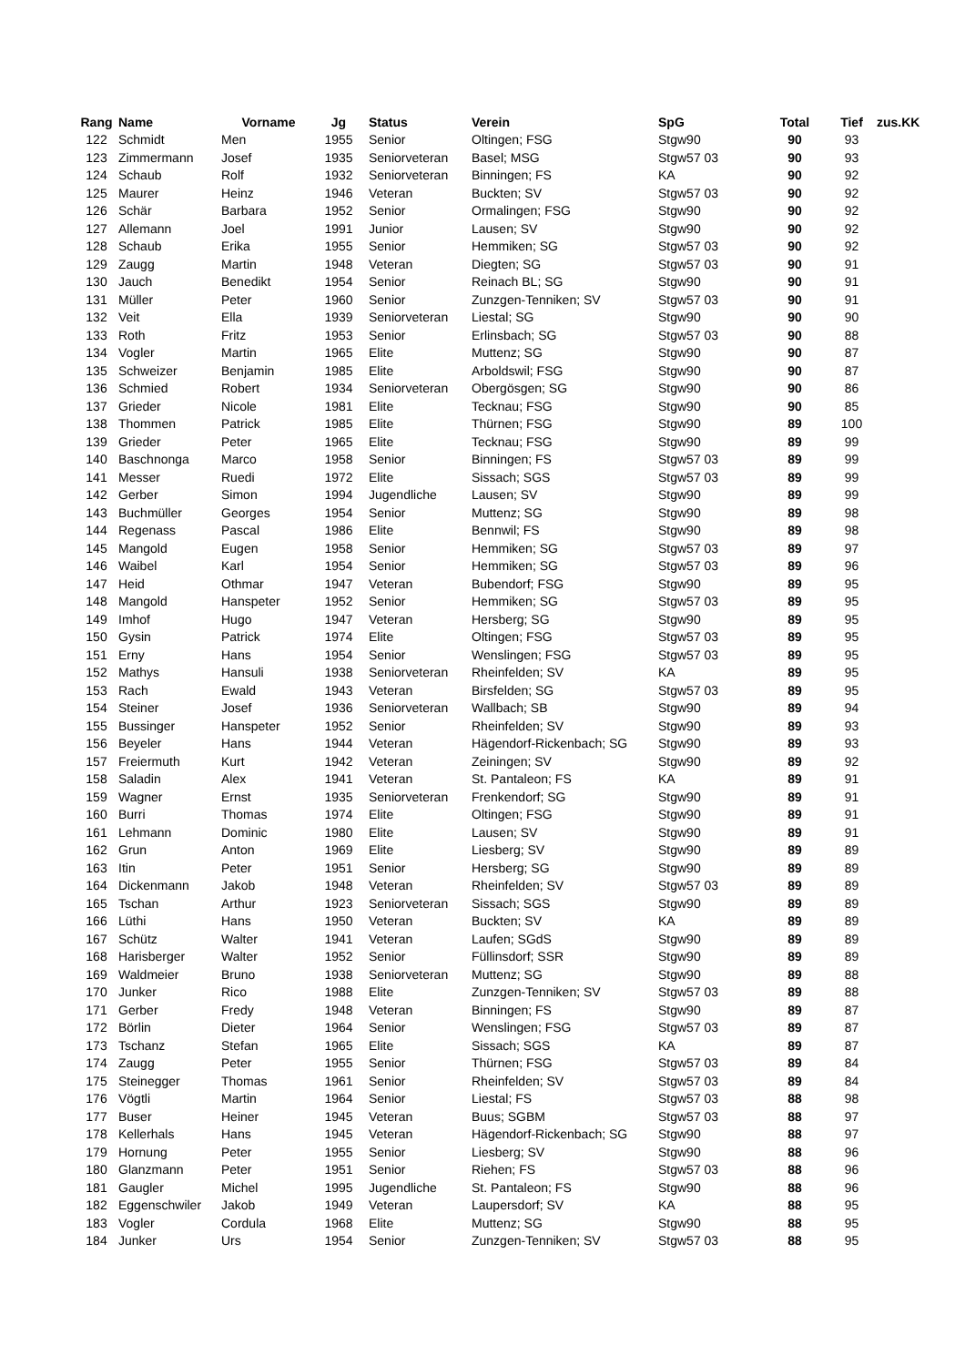| Rang | Name | Vorname | Jg | Status | Verein | SpG | Total | Tief | zus.KK |
| --- | --- | --- | --- | --- | --- | --- | --- | --- | --- |
| 122 | Schmidt | Men | 1955 | Senior | Oltingen; FSG | Stgw90 | 90 | 93 | |
| 123 | Zimmermann | Josef | 1935 | Seniorveteran | Basel; MSG | Stgw57 03 | 90 | 93 | |
| 124 | Schaub | Rolf | 1932 | Seniorveteran | Binningen; FS | KA | 90 | 92 | |
| 125 | Maurer | Heinz | 1946 | Veteran | Buckten; SV | Stgw57 03 | 90 | 92 | |
| 126 | Schär | Barbara | 1952 | Senior | Ormalingen; FSG | Stgw90 | 90 | 92 | |
| 127 | Allemann | Joel | 1991 | Junior | Lausen; SV | Stgw90 | 90 | 92 | |
| 128 | Schaub | Erika | 1955 | Senior | Hemmiken; SG | Stgw57 03 | 90 | 92 | |
| 129 | Zaugg | Martin | 1948 | Veteran | Diegten; SG | Stgw57 03 | 90 | 91 | |
| 130 | Jauch | Benedikt | 1954 | Senior | Reinach BL; SG | Stgw90 | 90 | 91 | |
| 131 | Müller | Peter | 1960 | Senior | Zunzgen-Tenniken; SV | Stgw57 03 | 90 | 91 | |
| 132 | Veit | Ella | 1939 | Seniorveteran | Liestal; SG | Stgw90 | 90 | 90 | |
| 133 | Roth | Fritz | 1953 | Senior | Erlinsbach; SG | Stgw57 03 | 90 | 88 | |
| 134 | Vogler | Martin | 1965 | Elite | Muttenz; SG | Stgw90 | 90 | 87 | |
| 135 | Schweizer | Benjamin | 1985 | Elite | Arboldswil; FSG | Stgw90 | 90 | 87 | |
| 136 | Schmied | Robert | 1934 | Seniorveteran | Obergösgen; SG | Stgw90 | 90 | 86 | |
| 137 | Grieder | Nicole | 1981 | Elite | Tecknau; FSG | Stgw90 | 90 | 85 | |
| 138 | Thommen | Patrick | 1985 | Elite | Thürnen; FSG | Stgw90 | 89 | 100 | |
| 139 | Grieder | Peter | 1965 | Elite | Tecknau; FSG | Stgw90 | 89 | 99 | |
| 140 | Baschnonga | Marco | 1958 | Senior | Binningen; FS | Stgw57 03 | 89 | 99 | |
| 141 | Messer | Ruedi | 1972 | Elite | Sissach; SGS | Stgw57 03 | 89 | 99 | |
| 142 | Gerber | Simon | 1994 | Jugendliche | Lausen; SV | Stgw90 | 89 | 99 | |
| 143 | Buchmüller | Georges | 1954 | Senior | Muttenz; SG | Stgw90 | 89 | 98 | |
| 144 | Regenass | Pascal | 1986 | Elite | Bennwil; FS | Stgw90 | 89 | 98 | |
| 145 | Mangold | Eugen | 1958 | Senior | Hemmiken; SG | Stgw57 03 | 89 | 97 | |
| 146 | Waibel | Karl | 1954 | Senior | Hemmiken; SG | Stgw57 03 | 89 | 96 | |
| 147 | Heid | Othmar | 1947 | Veteran | Bubendorf; FSG | Stgw90 | 89 | 95 | |
| 148 | Mangold | Hanspeter | 1952 | Senior | Hemmiken; SG | Stgw57 03 | 89 | 95 | |
| 149 | Imhof | Hugo | 1947 | Veteran | Hersberg; SG | Stgw90 | 89 | 95 | |
| 150 | Gysin | Patrick | 1974 | Elite | Oltingen; FSG | Stgw57 03 | 89 | 95 | |
| 151 | Erny | Hans | 1954 | Senior | Wenslingen; FSG | Stgw57 03 | 89 | 95 | |
| 152 | Mathys | Hansuli | 1938 | Seniorveteran | Rheinfelden; SV | KA | 89 | 95 | |
| 153 | Rach | Ewald | 1943 | Veteran | Birsfelden; SG | Stgw57 03 | 89 | 95 | |
| 154 | Steiner | Josef | 1936 | Seniorveteran | Wallbach; SB | Stgw90 | 89 | 94 | |
| 155 | Bussinger | Hanspeter | 1952 | Senior | Rheinfelden; SV | Stgw90 | 89 | 93 | |
| 156 | Beyeler | Hans | 1944 | Veteran | Hägendorf-Rickenbach; SG | Stgw90 | 89 | 93 | |
| 157 | Freiermuth | Kurt | 1942 | Veteran | Zeiningen; SV | Stgw90 | 89 | 92 | |
| 158 | Saladin | Alex | 1941 | Veteran | St. Pantaleon; FS | KA | 89 | 91 | |
| 159 | Wagner | Ernst | 1935 | Seniorveteran | Frenkendorf; SG | Stgw90 | 89 | 91 | |
| 160 | Burri | Thomas | 1974 | Elite | Oltingen; FSG | Stgw90 | 89 | 91 | |
| 161 | Lehmann | Dominic | 1980 | Elite | Lausen; SV | Stgw90 | 89 | 91 | |
| 162 | Grun | Anton | 1969 | Elite | Liesberg; SV | Stgw90 | 89 | 89 | |
| 163 | Itin | Peter | 1951 | Senior | Hersberg; SG | Stgw90 | 89 | 89 | |
| 164 | Dickenmann | Jakob | 1948 | Veteran | Rheinfelden; SV | Stgw57 03 | 89 | 89 | |
| 165 | Tschan | Arthur | 1923 | Seniorveteran | Sissach; SGS | Stgw90 | 89 | 89 | |
| 166 | Lüthi | Hans | 1950 | Veteran | Buckten; SV | KA | 89 | 89 | |
| 167 | Schütz | Walter | 1941 | Veteran | Laufen; SGdS | Stgw90 | 89 | 89 | |
| 168 | Harisberger | Walter | 1952 | Senior | Füllinsdorf; SSR | Stgw90 | 89 | 89 | |
| 169 | Waldmeier | Bruno | 1938 | Seniorveteran | Muttenz; SG | Stgw90 | 89 | 88 | |
| 170 | Junker | Rico | 1988 | Elite | Zunzgen-Tenniken; SV | Stgw57 03 | 89 | 88 | |
| 171 | Gerber | Fredy | 1948 | Veteran | Binningen; FS | Stgw90 | 89 | 87 | |
| 172 | Börlin | Dieter | 1964 | Senior | Wenslingen; FSG | Stgw57 03 | 89 | 87 | |
| 173 | Tschanz | Stefan | 1965 | Elite | Sissach; SGS | KA | 89 | 87 | |
| 174 | Zaugg | Peter | 1955 | Senior | Thürnen; FSG | Stgw57 03 | 89 | 84 | |
| 175 | Steinegger | Thomas | 1961 | Senior | Rheinfelden; SV | Stgw57 03 | 89 | 84 | |
| 176 | Vögtli | Martin | 1964 | Senior | Liestal; FS | Stgw57 03 | 88 | 98 | |
| 177 | Buser | Heiner | 1945 | Veteran | Buus; SGBM | Stgw57 03 | 88 | 97 | |
| 178 | Kellerhals | Hans | 1945 | Veteran | Hägendorf-Rickenbach; SG | Stgw90 | 88 | 97 | |
| 179 | Hornung | Peter | 1955 | Senior | Liesberg; SV | Stgw90 | 88 | 96 | |
| 180 | Glanzmann | Peter | 1951 | Senior | Riehen; FS | Stgw57 03 | 88 | 96 | |
| 181 | Gaugler | Michel | 1995 | Jugendliche | St. Pantaleon; FS | Stgw90 | 88 | 96 | |
| 182 | Eggenschwiler | Jakob | 1949 | Veteran | Laupersdorf; SV | KA | 88 | 95 | |
| 183 | Vogler | Cordula | 1968 | Elite | Muttenz; SG | Stgw90 | 88 | 95 | |
| 184 | Junker | Urs | 1954 | Senior | Zunzgen-Tenniken; SV | Stgw57 03 | 88 | 95 | |